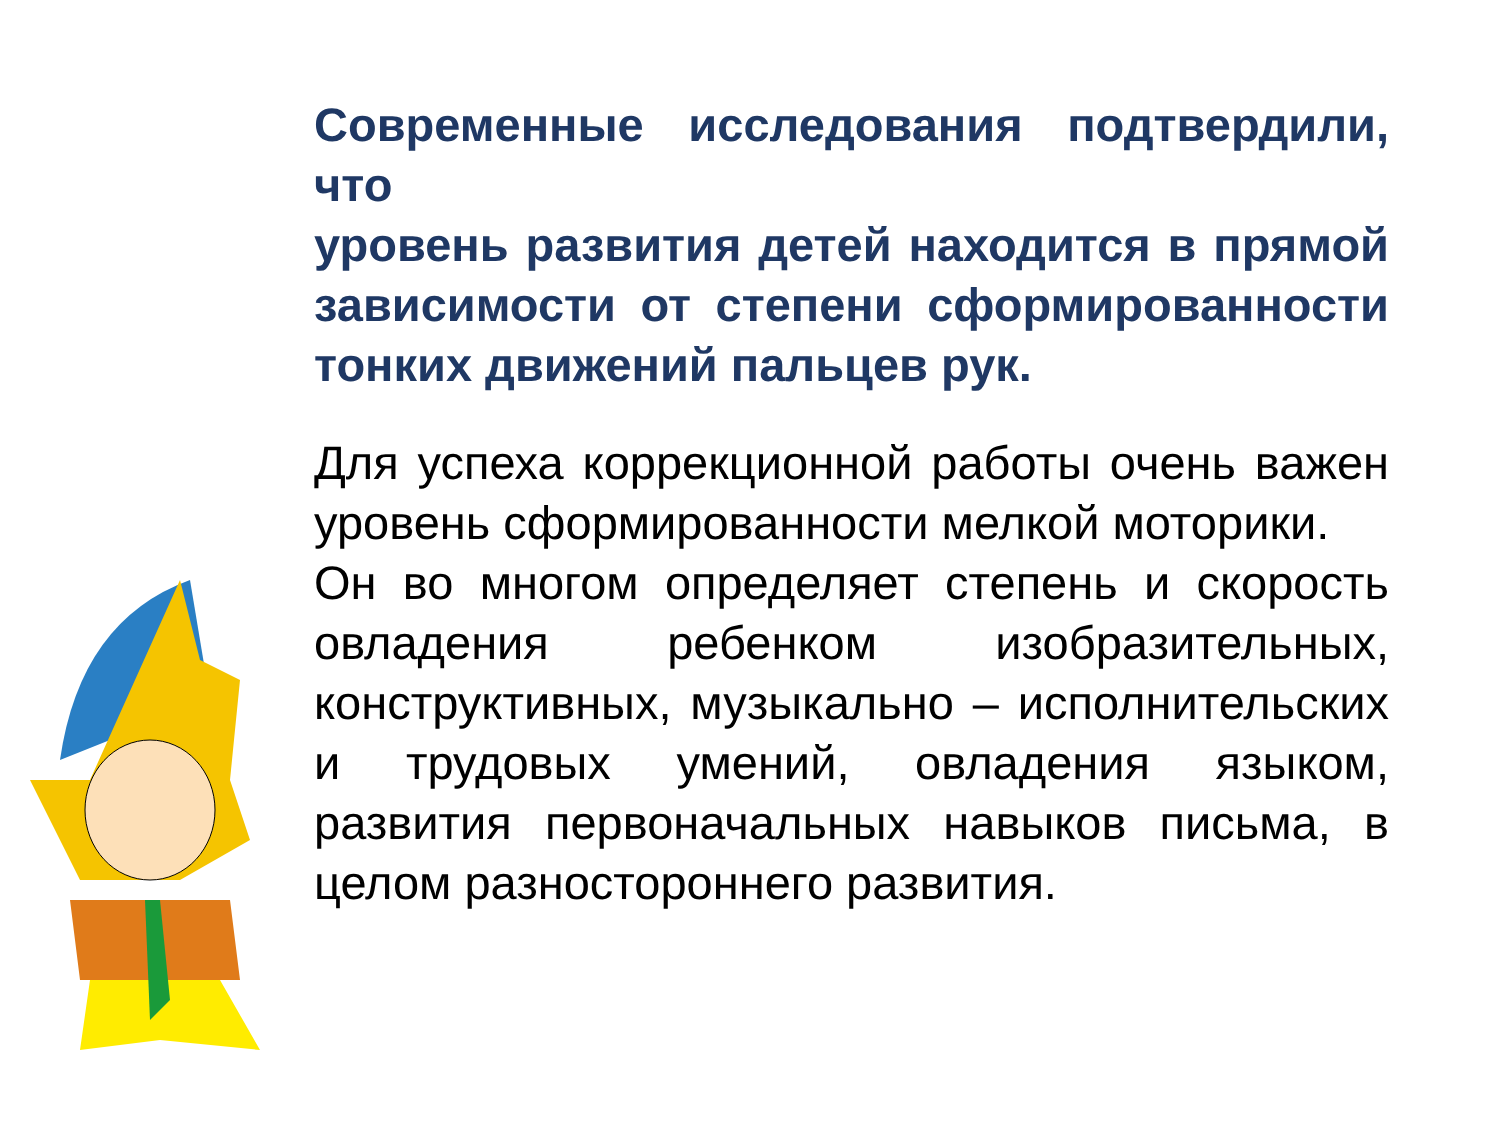Современные исследования подтвердили, что
уровень развития детей находится в прямой зависимости от степени сформированности тонких движений пальцев рук.
Для успеха коррекционной работы очень важен уровень сформированности мелкой моторики.
Он во многом определяет степень и скорость овладения ребенком изобразительных, конструктивных, музыкально – исполнительских и трудовых умений, овладения языком, развития первоначальных навыков письма, в целом разностороннего развития.